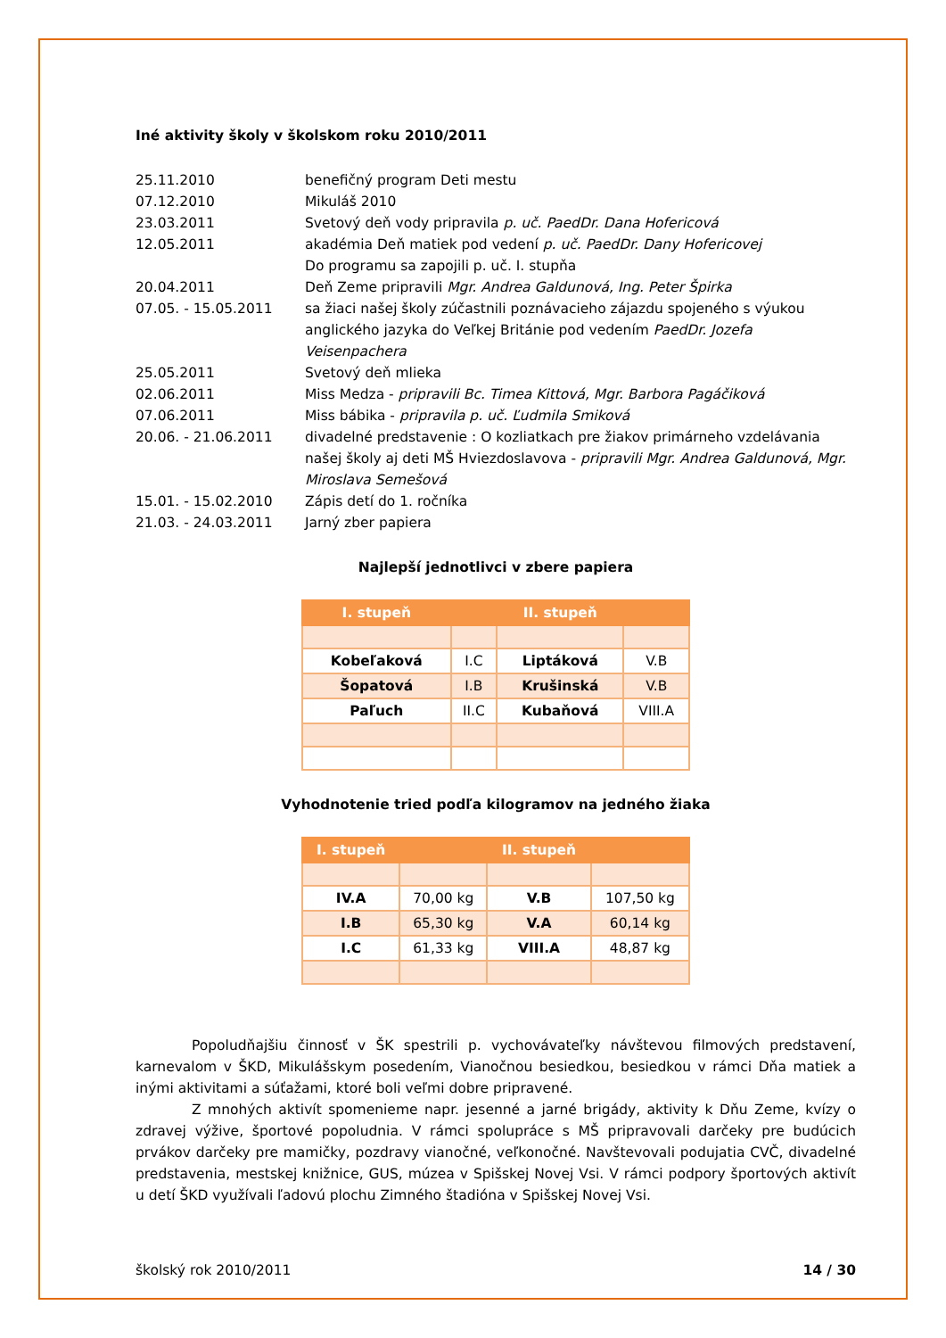Iné aktivity školy v školskom roku 2010/2011
| 25.11.2010 | benefičný program Deti mestu |
| 07.12.2010 | Mikuláš 2010 |
| 23.03.2011 | Svetový deň vody pripravila p. uč. PaedDr. Dana Hofericová |
| 12.05.2011 | akadémia Deň matiek pod vedení p. uč. PaedDr. Dany Hofericovej Do programu sa zapojili p. uč. I. stupňa |
| 20.04.2011 | Deň Zeme pripravili Mgr. Andrea Galdunová, Ing. Peter Špirka |
| 07.05. - 15.05.2011 | sa žiaci našej školy zúčastnili poznávacieho zájazdu spojeného s výukou anglického jazyka do Veľkej Británie pod vedením PaedDr. Jozefa Veisenpachera |
| 25.05.2011 | Svetový deň mlieka |
| 02.06.2011 | Miss Medza - pripravili Bc. Timea Kittová, Mgr. Barbora Pagáčiková |
| 07.06.2011 | Miss bábika - pripravila p. uč. Ľudmila Smiková |
| 20.06. - 21.06.2011 | divadelné predstavenie : O kozliatkach pre žiakov primárneho vzdelávania našej školy aj deti MŠ Hviezdoslavova - pripravili Mgr. Andrea Galdunová, Mgr. Miroslava Semešová |
| 15.01. - 15.02.2010 | Zápis detí do 1. ročníka |
| 21.03. - 24.03.2011 | Jarný zber papiera |
Najlepší jednotlivci v zbere papiera
| I. stupeň | | II. stupeň | |
| --- | --- | --- | --- |
| Kobeľaková | I.C | Liptáková | V.B |
| Šopatová | I.B | Krušinská | V.B |
| Paľuch | II.C | Kubaňová | VIII.A |
Vyhodnotenie tried podľa kilogramov na jedného žiaka
| I. stupeň | | II. stupeň | |
| --- | --- | --- | --- |
| IV.A | 70,00 kg | V.B | 107,50 kg |
| I.B | 65,30 kg | V.A | 60,14 kg |
| I.C | 61,33 kg | VIII.A | 48,87 kg |
Popoludňajšiu činnosť v ŠK spestrili p. vychovávateľky návštevou filmových predstavení, karnevalom v ŠKD, Mikulášskym posedením, Vianočnou besiedkou, besiedkou v rámci Dňa matiek a inými aktivitami a súťažami, ktoré boli veľmi dobre pripravené.
Z mnohých aktivít spomenieme napr. jesenné a jarné brigády, aktivity k Dňu Zeme, kvízy o zdravej výžive, športové popoludnia. V rámci spolupráce s MŠ pripravovali darčeky pre budúcich prvákov darčeky pre mamičky, pozdravy vianočné, veľkonočné. Navštevovali podujatia CVČ, divadelné predstavenia, mestskej knižnice, GUS, múzea v Spišskej Novej Vsi. V rámci podpory športových aktivít u detí ŠKD využívali ľadovú plochu Zimného štadióna v Spišskej Novej Vsi.
školský rok 2010/2011 14 / 30